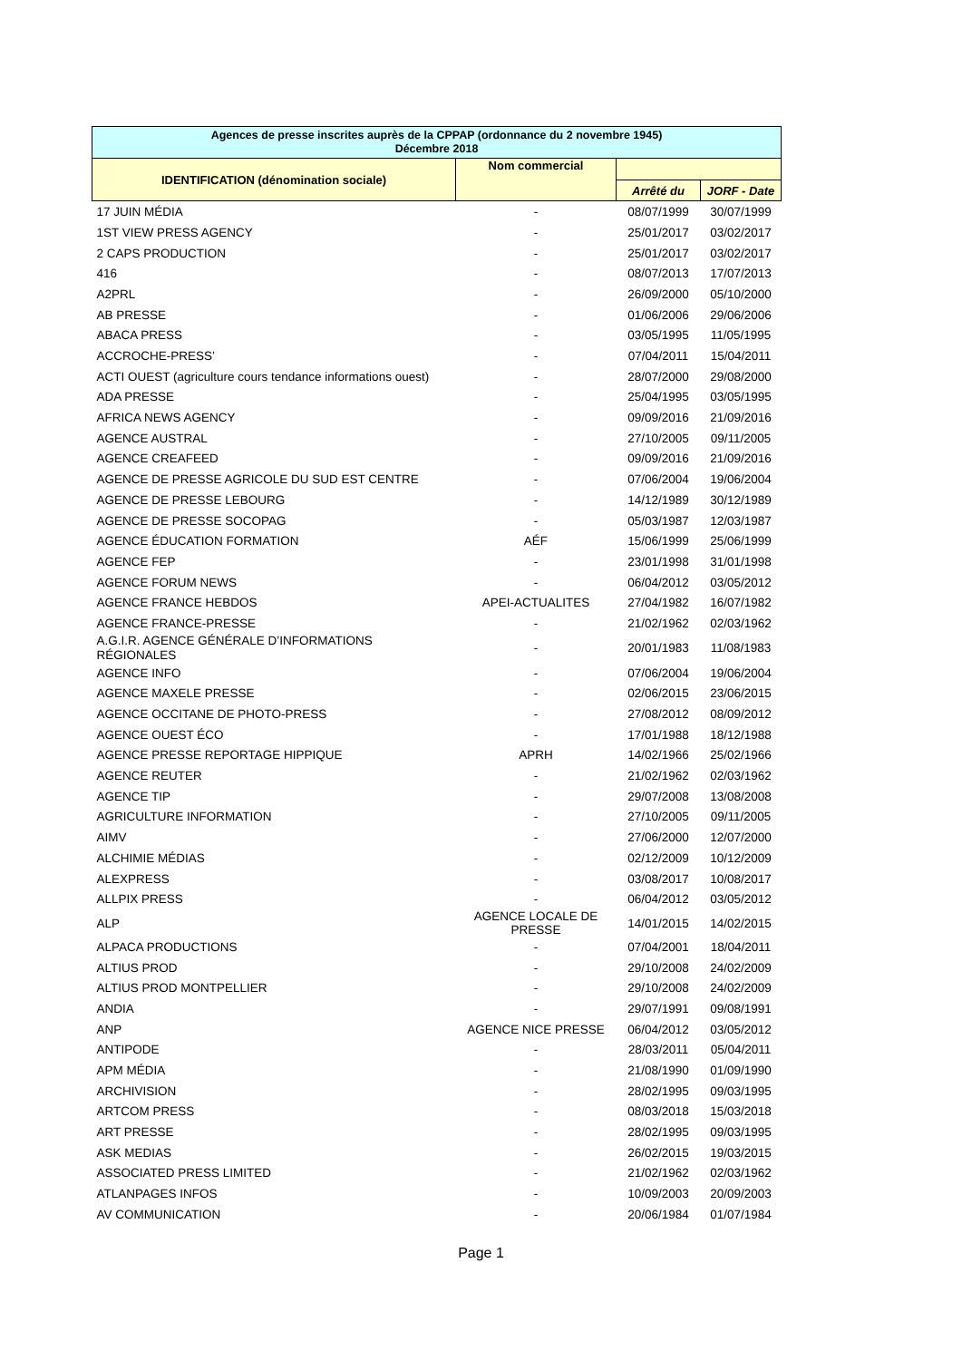| Agences de presse inscrites auprès de la CPPAP (ordonnance du 2 novembre 1945) Décembre 2018 | | | |
| --- | --- | --- | --- |
| IDENTIFICATION (dénomination sociale) | Nom commercial | | |
| | | Arrêté du | JORF - Date |
| 17 JUIN MÉDIA | - | 08/07/1999 | 30/07/1999 |
| 1ST VIEW PRESS AGENCY | - | 25/01/2017 | 03/02/2017 |
| 2 CAPS PRODUCTION | - | 25/01/2017 | 03/02/2017 |
| 416 | - | 08/07/2013 | 17/07/2013 |
| A2PRL | - | 26/09/2000 | 05/10/2000 |
| AB PRESSE | - | 01/06/2006 | 29/06/2006 |
| ABACA PRESS | - | 03/05/1995 | 11/05/1995 |
| ACCROCHE-PRESS’ | - | 07/04/2011 | 15/04/2011 |
| ACTI OUEST (agriculture cours tendance informations ouest) | - | 28/07/2000 | 29/08/2000 |
| ADA PRESSE | - | 25/04/1995 | 03/05/1995 |
| AFRICA NEWS AGENCY | - | 09/09/2016 | 21/09/2016 |
| AGENCE AUSTRAL | - | 27/10/2005 | 09/11/2005 |
| AGENCE CREAFEED | - | 09/09/2016 | 21/09/2016 |
| AGENCE DE PRESSE AGRICOLE DU SUD EST CENTRE | - | 07/06/2004 | 19/06/2004 |
| AGENCE DE PRESSE LEBOURG | - | 14/12/1989 | 30/12/1989 |
| AGENCE DE PRESSE SOCOPAG | - | 05/03/1987 | 12/03/1987 |
| AGENCE ÉDUCATION FORMATION | AÉF | 15/06/1999 | 25/06/1999 |
| AGENCE FEP | - | 23/01/1998 | 31/01/1998 |
| AGENCE FORUM NEWS | - | 06/04/2012 | 03/05/2012 |
| AGENCE FRANCE HEBDOS | APEI-ACTUALITES | 27/04/1982 | 16/07/1982 |
| AGENCE FRANCE-PRESSE | - | 21/02/1962 | 02/03/1962 |
| A.G.I.R. AGENCE GÉNÉRALE D’INFORMATIONS RÉGIONALES | - | 20/01/1983 | 11/08/1983 |
| AGENCE INFO | - | 07/06/2004 | 19/06/2004 |
| AGENCE MAXELE PRESSE | - | 02/06/2015 | 23/06/2015 |
| AGENCE OCCITANE DE PHOTO-PRESS | - | 27/08/2012 | 08/09/2012 |
| AGENCE OUEST ÉCO | - | 17/01/1988 | 18/12/1988 |
| AGENCE PRESSE REPORTAGE HIPPIQUE | APRH | 14/02/1966 | 25/02/1966 |
| AGENCE REUTER | - | 21/02/1962 | 02/03/1962 |
| AGENCE TIP | - | 29/07/2008 | 13/08/2008 |
| AGRICULTURE INFORMATION | - | 27/10/2005 | 09/11/2005 |
| AIMV | - | 27/06/2000 | 12/07/2000 |
| ALCHIMIE MÉDIAS | - | 02/12/2009 | 10/12/2009 |
| ALEXPRESS | - | 03/08/2017 | 10/08/2017 |
| ALLPIX PRESS | - | 06/04/2012 | 03/05/2012 |
| ALP | AGENCE LOCALE DE PRESSE | 14/01/2015 | 14/02/2015 |
| ALPACA PRODUCTIONS | - | 07/04/2001 | 18/04/2011 |
| ALTIUS PROD | - | 29/10/2008 | 24/02/2009 |
| ALTIUS PROD MONTPELLIER | - | 29/10/2008 | 24/02/2009 |
| ANDIA | - | 29/07/1991 | 09/08/1991 |
| ANP | AGENCE NICE PRESSE | 06/04/2012 | 03/05/2012 |
| ANTIPODE | - | 28/03/2011 | 05/04/2011 |
| APM MÉDIA | - | 21/08/1990 | 01/09/1990 |
| ARCHIVISION | - | 28/02/1995 | 09/03/1995 |
| ARTCOM PRESS | - | 08/03/2018 | 15/03/2018 |
| ART PRESSE | - | 28/02/1995 | 09/03/1995 |
| ASK MEDIAS | - | 26/02/2015 | 19/03/2015 |
| ASSOCIATED PRESS LIMITED | - | 21/02/1962 | 02/03/1962 |
| ATLANPAGES INFOS | - | 10/09/2003 | 20/09/2003 |
| AV COMMUNICATION | - | 20/06/1984 | 01/07/1984 |
Page 1